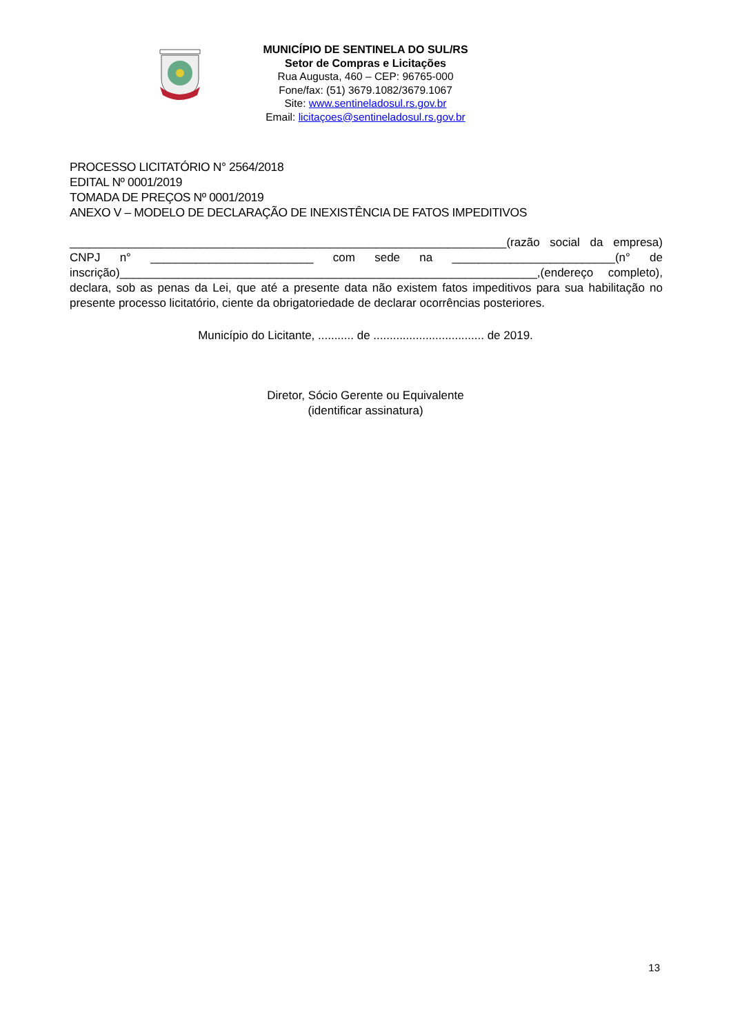MUNICÍPIO DE SENTINELA DO SUL/RS
Setor de Compras e Licitações
Rua Augusta, 460 – CEP: 96765-000
Fone/fax: (51) 3679.1082/3679.1067
Site: www.sentineladosul.rs.gov.br
Email: licitaçoes@sentineladosul.rs.gov.br
PROCESSO LICITATÓRIO N° 2564/2018
EDITAL Nº 0001/2019
TOMADA DE PREÇOS Nº 0001/2019
ANEXO V – MODELO DE DECLARAÇÃO DE INEXISTÊNCIA DE FATOS IMPEDITIVOS
___________________________________________________________________(razão social da empresa) CNPJ n° _________________________ com sede na _________________________(n° de inscrição)________________________________________________________________,(endereço completo), declara, sob as penas da Lei, que até a presente data não existem fatos impeditivos para sua habilitação no presente processo licitatório, ciente da obrigatoriedade de declarar ocorrências posteriores.
Município do Licitante, ........... de .................................. de 2019.
Diretor, Sócio Gerente ou Equivalente
(identificar assinatura)
13